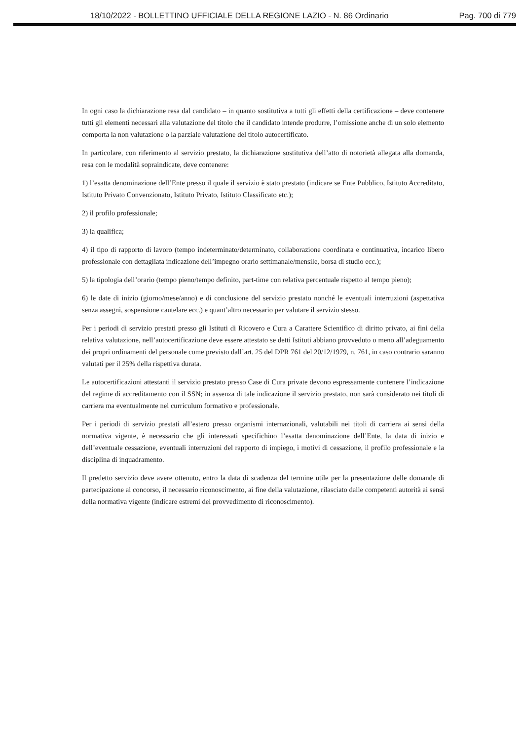18/10/2022 - BOLLETTINO UFFICIALE DELLA REGIONE LAZIO - N. 86 Ordinario Pag. 700 di 779
In ogni caso la dichiarazione resa dal candidato – in quanto sostitutiva a tutti gli effetti della certificazione – deve contenere tutti gli elementi necessari alla valutazione del titolo che il candidato intende produrre, l’omissione anche di un solo elemento comporta la non valutazione o la parziale valutazione del titolo autocertificato.
In particolare, con riferimento al servizio prestato, la dichiarazione sostitutiva dell’atto di notorietà allegata alla domanda, resa con le modalità sopraindicate, deve contenere:
1) l’esatta denominazione dell’Ente presso il quale il servizio è stato prestato (indicare se Ente Pubblico, Istituto Accreditato, Istituto Privato Convenzionato, Istituto Privato, Istituto Classificato etc.);
2) il profilo professionale;
3) la qualifica;
4) il tipo di rapporto di lavoro (tempo indeterminato/determinato, collaborazione coordinata e continuativa, incarico libero professionale con dettagliata indicazione dell’impegno orario settimanale/mensile, borsa di studio ecc.);
5) la tipologia dell’orario (tempo pieno/tempo definito, part-time con relativa percentuale rispetto al tempo pieno);
6) le date di inizio (giorno/mese/anno) e di conclusione del servizio prestato nonché le eventuali interruzioni (aspettativa senza assegni, sospensione cautelare ecc.) e quant’altro necessario per valutare il servizio stesso.
Per i periodi di servizio prestati presso gli Istituti di Ricovero e Cura a Carattere Scientifico di diritto privato, ai fini della relativa valutazione, nell’autocertificazione deve essere attestato se detti Istituti abbiano provveduto o meno all’adeguamento dei propri ordinamenti del personale come previsto dall’art. 25 del DPR 761 del 20/12/1979, n. 761, in caso contrario saranno valutati per il 25% della rispettiva durata.
Le autocertificazioni attestanti il servizio prestato presso Case di Cura private devono espressamente contenere l’indicazione del regime di accreditamento con il SSN; in assenza di tale indicazione il servizio prestato, non sarà considerato nei titoli di carriera ma eventualmente nel curriculum formativo e professionale.
Per i periodi di servizio prestati all’estero presso organismi internazionali, valutabili nei titoli di carriera ai sensi della normativa vigente, è necessario che gli interessati specifichino l’esatta denominazione dell’Ente, la data di inizio e dell’eventuale cessazione, eventuali interruzioni del rapporto di impiego, i motivi di cessazione, il profilo professionale e la disciplina di inquadramento.
Il predetto servizio deve avere ottenuto, entro la data di scadenza del termine utile per la presentazione delle domande di partecipazione al concorso, il necessario riconoscimento, ai fine della valutazione, rilasciato dalle competenti autorità ai sensi della normativa vigente (indicare estremi del provvedimento di riconoscimento).